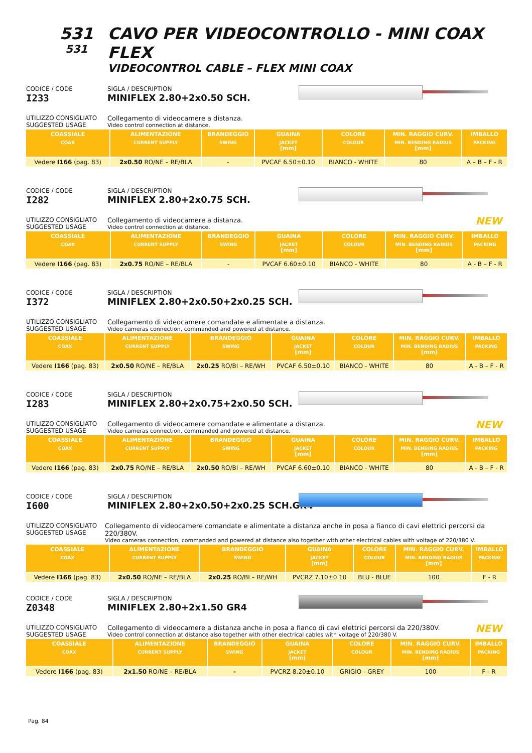531
531
CAVO PER VIDEOCONTROLLO - MINI COAX FLEX
VIDEOCONTROL CABLE – FLEX MINI COAX
CODICE / CODE
I233
SIGLA / DESCRIPTION
MINIFLEX 2.80+2x0.50 SCH.
UTILIZZO CONSIGLIATO
SUGGESTED USAGE
Collegamento di videocamere a distanza.
Video control connection at distance.
| COASSIALE COAX | ALIMENTAZIONE CURRENT SUPPLY | BRANDEGGIO SWING | GUAINA JACKET [mm] | COLORE COLOUR | MIN. RAGGIO CURV. MIN. BENDING RADIUS [mm] | IMBALLO PACKING |
| --- | --- | --- | --- | --- | --- | --- |
| Vedere I166 (pag. 83) | 2x0.50 RO/NE – RE/BLA | - | PVCAF 6.50±0.10 | BIANCO - WHITE | 80 | A – B – F - R |
NEW
CODICE / CODE
I282
SIGLA / DESCRIPTION
MINIFLEX 2.80+2x0.75 SCH.
UTILIZZO CONSIGLIATO
SUGGESTED USAGE
Collegamento di videocamere a distanza.
Video control connection at distance.
| COASSIALE COAX | ALIMENTAZIONE CURRENT SUPPLY | BRANDEGGIO SWING | GUAINA JACKET [mm] | COLORE COLOUR | MIN. RAGGIO CURV. MIN. BENDING RADIUS [mm] | IMBALLO PACKING |
| --- | --- | --- | --- | --- | --- | --- |
| Vedere I166 (pag. 83) | 2x0.75 RO/NE – RE/BLA | - | PVCAF 6.60±0.10 | BIANCO - WHITE | 80 | A - B – F - R |
CODICE / CODE
I372
SIGLA / DESCRIPTION
MINIFLEX 2.80+2x0.50+2x0.25 SCH.
UTILIZZO CONSIGLIATO
SUGGESTED USAGE
Collegamento di videocamere comandate e alimentate a distanza.
Video cameras connection, commanded and powered at distance.
| COASSIALE COAX | ALIMENTAZIONE CURRENT SUPPLY | BRANDEGGIO SWING | GUAINA JACKET [mm] | COLORE COLOUR | MIN. RAGGIO CURV. MIN. BENDING RADIUS [mm] | IMBALLO PACKING |
| --- | --- | --- | --- | --- | --- | --- |
| Vedere I166 (pag. 83) | 2x0.50 RO/NE – RE/BLA | 2x0.25 RO/BI – RE/WH | PVCAF 6.50±0.10 | BIANCO - WHITE | 80 | A - B – F - R |
NEW
CODICE / CODE
I283
SIGLA / DESCRIPTION
MINIFLEX 2.80+2x0.75+2x0.50 SCH.
UTILIZZO CONSIGLIATO
SUGGESTED USAGE
Collegamento di videocamere comandate e alimentate a distanza.
Video cameras connection, commanded and powered at distance.
| COASSIALE COAX | ALIMENTAZIONE CURRENT SUPPLY | BRANDEGGIO SWING | GUAINA JACKET [mm] | COLORE COLOUR | MIN. RAGGIO CURV. MIN. BENDING RADIUS [mm] | IMBALLO PACKING |
| --- | --- | --- | --- | --- | --- | --- |
| Vedere I166 (pag. 83) | 2x0.75 RO/NE – RE/BLA | 2x0.50 RO/BI – RE/WH | PVCAF 6.60±0.10 | BIANCO - WHITE | 80 | A - B – F - R |
CODICE / CODE
I600
SIGLA / DESCRIPTION
MINIFLEX 2.80+2x0.50+2x0.25 SCH.GR4
UTILIZZO CONSIGLIATO
SUGGESTED USAGE
Collegamento di videocamere comandate e alimentate a distanza anche in posa a fianco di cavi elettrici percorsi da 220/380V.
Video cameras connection, commanded and powered at distance also together with other electrical cables with voltage of 220/380 V.
| COASSIALE COAX | ALIMENTAZIONE CURRENT SUPPLY | BRANDEGGIO SWING | GUAINA JACKET [mm] | COLORE COLOUR | MIN. RAGGIO CURV. MIN. BENDING RADIUS [mm] | IMBALLO PACKING |
| --- | --- | --- | --- | --- | --- | --- |
| Vedere I166 (pag. 83) | 2x0.50 RO/NE – RE/BLA | 2x0.25 RO/BI – RE/WH | PVCRZ 7.10±0.10 | BLU - BLUE | 100 | F - R |
NEW
CODICE / CODE
Z0348
SIGLA / DESCRIPTION
MINIFLEX 2.80+2x1.50 GR4
UTILIZZO CONSIGLIATO
SUGGESTED USAGE
Collegamento di videocamere a distanza anche in posa a fianco di cavi elettrici percorsi da 220/380V.
Video control connection at distance also together with other electrical cables with voltage of 220/380 V.
| COASSIALE COAX | ALIMENTAZIONE CURRENT SUPPLY | BRANDEGGIO SWING | GUAINA JACKET [mm] | COLORE COLOUR | MIN. RAGGIO CURV. MIN. BENDING RADIUS [mm] | IMBALLO PACKING |
| --- | --- | --- | --- | --- | --- | --- |
| Vedere I166 (pag. 83) | 2x1.50 RO/NE – RE/BLA | - | PVCRZ 8.20±0.10 | GRIGIO - GREY | 100 | F - R |
Pag. 84